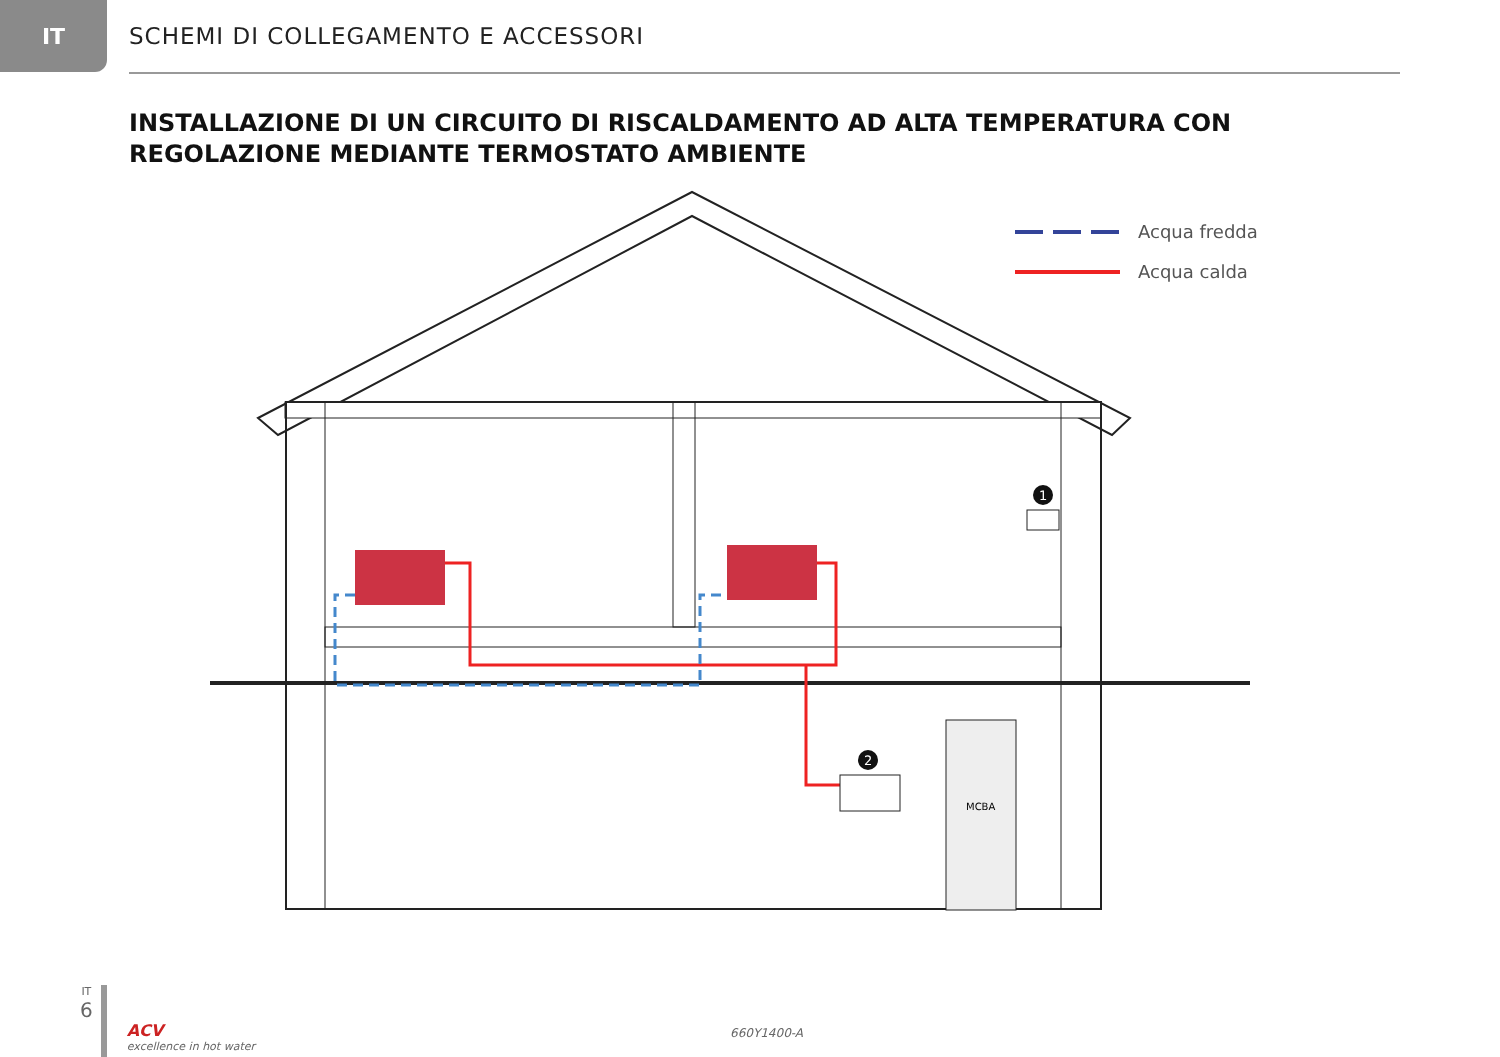IT
SCHEMI DI COLLEGAMENTO E ACCESSORI
INSTALLAZIONE DI UN CIRCUITO DI RISCALDAMENTO AD ALTA TEMPERATURA CON REGOLAZIONE MEDIANTE TERMOSTATO AMBIENTE
MCBA
1
2
Acqua fredda
Acqua calda
IT
6
ACV
excellence in hot water
660Y1400-A